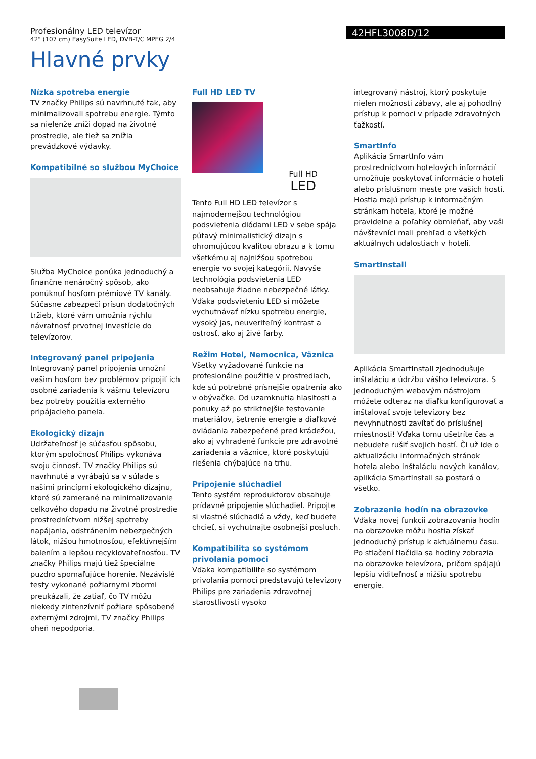Profesionálny LED televízor
42" (107 cm) EasySuite LED, DVB-T/C MPEG 2/4
42HFL3008D/12
Hlavné prvky
Nízka spotreba energie
TV značky Philips sú navrhnuté tak, aby minimalizovali spotrebu energie. Týmto sa nielenže zníži dopad na životné prostredie, ale tiež sa znížia prevádzkové výdavky.
Kompatibilné so službou MyChoice
Služba MyChoice ponúka jednoduchý a finančne nenáročný spôsob, ako ponúknuť hosťom prémiové TV kanály. Súčasne zabezpečí prísun dodatočných tržieb, ktoré vám umožnia rýchlu návratnosť prvotnej investície do televízorov.
Integrovaný panel pripojenia
Integrovaný panel pripojenia umožní vašim hosťom bez problémov pripojiť ich osobné zariadenia k vášmu televízoru bez potreby použitia externého pripájacieho panela.
Ekologický dizajn
Udržateľnosť je súčasťou spôsobu, ktorým spoločnosť Philips vykonáva svoju činnosť. TV značky Philips sú navrhnuté a vyrábajú sa v súlade s našimi princípmi ekologického dizajnu, ktoré sú zamerané na minimalizovanie celkového dopadu na životné prostredie prostredníctvom nižšej spotreby napájania, odstránením nebezpečných látok, nižšou hmotnosťou, efektívnejším balením a lepšou recyklovateľnosťou. TV značky Philips majú tiež špeciálne puzdro spomaľujúce horenie. Nezávislé testy vykonané požiarnymi zbormi preukázali, že zatiaľ, čo TV môžu niekedy zintenzívniť požiare spôsobené externými zdrojmi, TV značky Philips oheň nepodporia.
Full HD LED TV
Full HD
LED
Tento Full HD LED televízor s najmodernejšou technológiou podsvietenia diódami LED v sebe spája pútavý minimalistický dizajn s ohromujúcou kvalitou obrazu a k tomu všetkému aj najnižšou spotrebou energie vo svojej kategórii. Navyše technológia podsvietenia LED neobsahuje žiadne nebezpečné látky. Vďaka podsvieteniu LED si môžete vychutnávať nízku spotrebu energie, vysoký jas, neuveriteľný kontrast a ostrosť, ako aj živé farby.
Režim Hotel, Nemocnica, Väznica
Všetky vyžadované funkcie na profesionálne použitie v prostrediach, kde sú potrebné prísnejšie opatrenia ako v obývačke. Od uzamknutia hlasitosti a ponuky až po striktnejšie testovanie materiálov, šetrenie energie a diaľkové ovládania zabezpečené pred krádežou, ako aj vyhradené funkcie pre zdravotné zariadenia a väznice, ktoré poskytujú riešenia chýbajúce na trhu.
Pripojenie slúchadiel
Tento systém reproduktorov obsahuje prídavné pripojenie slúchadiel. Pripojte si vlastné slúchadlá a vždy, keď budete chcieť, si vychutnajte osobnejší posluch.
Kompatibilita so systémom privolania pomoci
Vďaka kompatibilite so systémom privolania pomoci predstavujú televízory Philips pre zariadenia zdravotnej starostlivosti vysoko
integrovaný nástroj, ktorý poskytuje nielen možnosti zábavy, ale aj pohodlný prístup k pomoci v prípade zdravotných ťažkostí.
SmartInfo
Aplikácia SmartInfo vám prostredníctvom hotelových informácií umožňuje poskytovať informácie o hoteli alebo príslušnom meste pre vašich hostí. Hostia majú prístup k informačným stránkam hotela, ktoré je možné pravidelne a poľahky obmieňať, aby vaši návštevníci mali prehľad o všetkých aktuálnych udalostiach v hoteli.
SmartInstall
Aplikácia SmartInstall zjednodušuje inštaláciu a údržbu vášho televízora. S jednoduchým webovým nástrojom môžete odteraz na diaľku konfigurovať a inštalovať svoje televízory bez nevyhnutnosti zavítať do príslušnej miestnosti! Vďaka tomu ušetríte čas a nebudete rušiť svojich hostí. Či už ide o aktualizáciu informačných stránok hotela alebo inštaláciu nových kanálov, aplikácia SmartInstall sa postará o všetko.
Zobrazenie hodín na obrazovke
Vďaka novej funkcii zobrazovania hodín na obrazovke môžu hostia získať jednoduchý prístup k aktuálnemu času. Po stlačení tlačidla sa hodiny zobrazia na obrazovke televízora, pričom spájajú lepšiu viditeľnosť a nižšiu spotrebu energie.